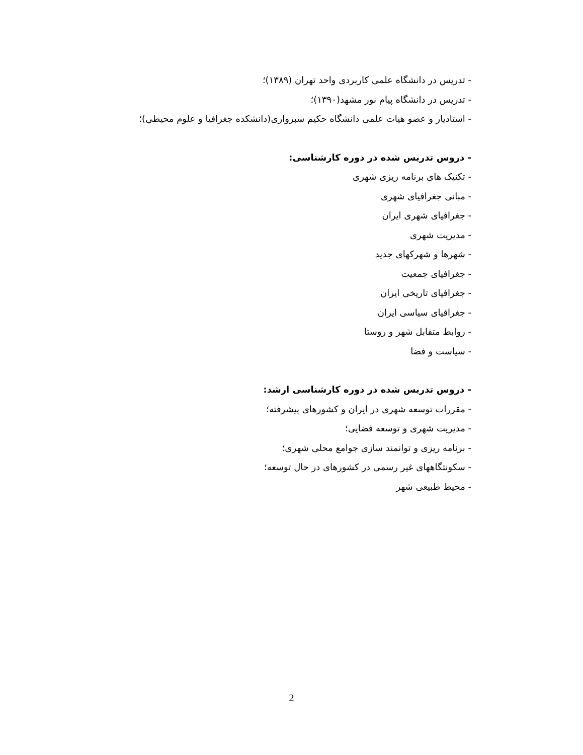- تدریس در دانشگاه علمی کاربردی واحد تهران (۱۳۸۹)؛
- تدریس در دانشگاه پیام نور مشهد(۱۳۹۰)؛
- استادیار و عضو هیات علمی دانشگاه حکیم سبزواری(دانشکده جغرافیا و علوم محیطی)؛
- دروس تدریس شده در دوره کارشناسی:
- تکنیک های برنامه ریزی شهری
- مبانی جغرافیای شهری
- جغرافیای شهری ایران
- مدیریت شهری
- شهرها و شهرکهای جدید
- جغرافیای جمعیت
- جغرافیای تاریخی ایران
- جغرافیای سیاسی ایران
- روابط متقابل شهر و روستا
- سیاست و فضا
- دروس تدریس شده در دوره کارشناسی ارشد:
- مقررات توسعه شهری در ایران و کشورهای پیشرفته؛
- مدیریت شهری و توسعه فضایی؛
- برنامه ریزی و توانمند سازی جوامع محلی شهری؛
- سکونتگاههای غیر رسمی در کشورهای در حال توسعه؛
- محیط طبیعی شهر
2